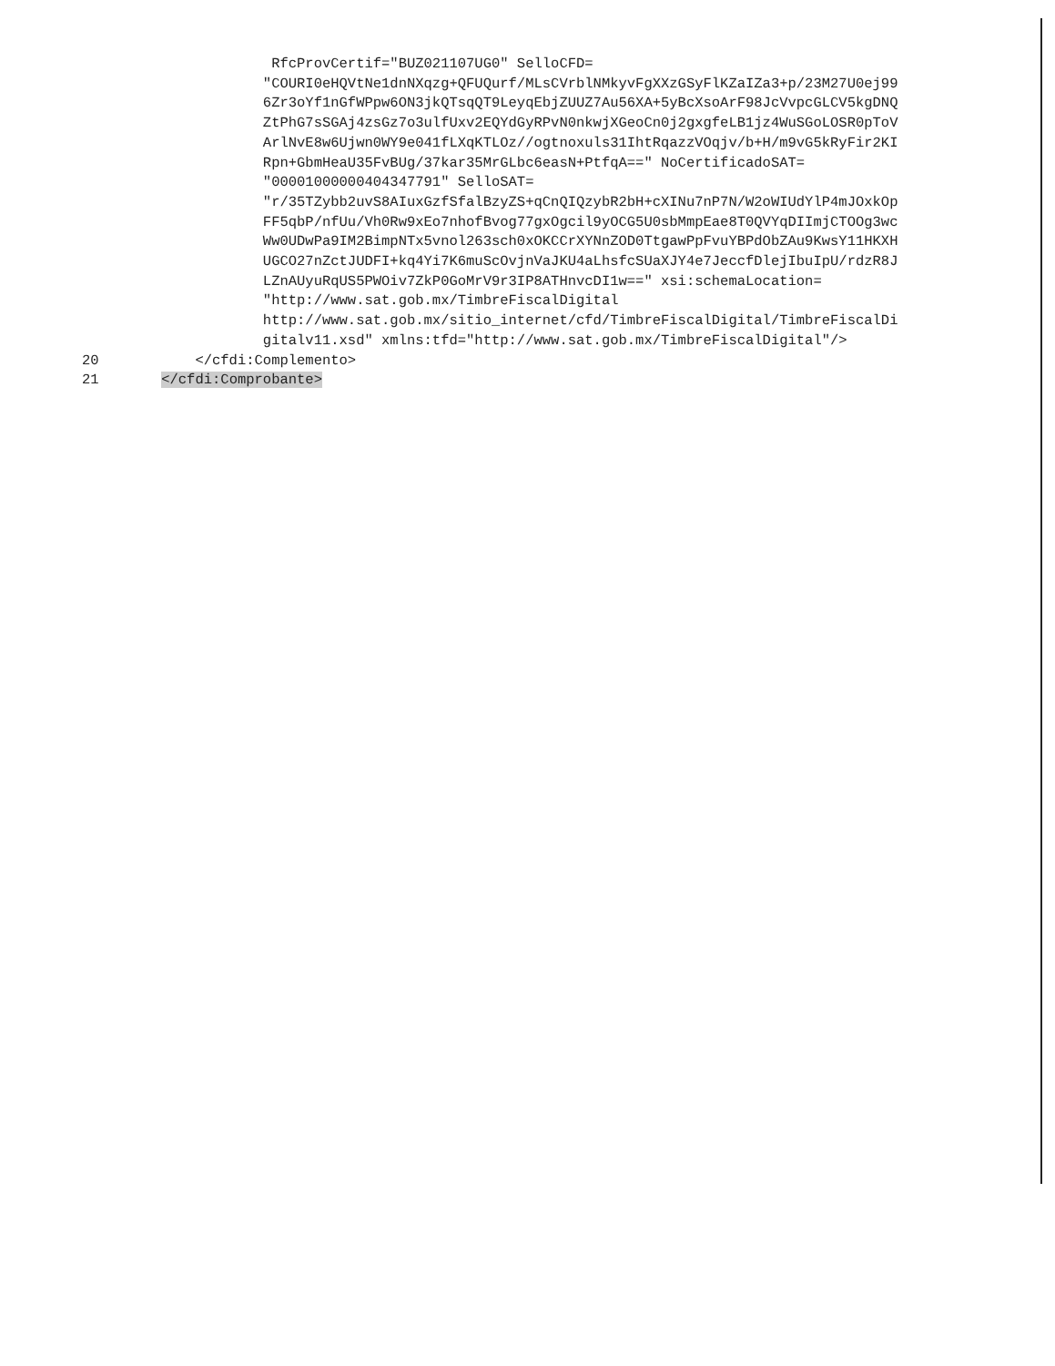RfcProvCertif="BUZ021107UG0" SelloCFD=
"COURI0eHQVtNe1dnNXqzg+QFUQurf/MLsCVrblNMkyvFgXXzGSyFlKZaIZa3+p/23M27U0ej99
6Zr3oYf1nGfWPpw6ON3jkQTsqQT9LeyqEbjZUUZ7Au56XA+5yBcXsoArF98JcVvpcGLCV5kgDNQ
ZtPhG7sSGAj4zsGz7o3ulfUxv2EQYdGyRPvN0nkwjXGeoCn0j2gxgfeLB1jz4WuSGoLOSR0pToV
ArlNvE8w6Ujwn0WY9e041fLXqKTLOz//ogtnoxuls31IhtRqazzVOqjv/b+H/m9vG5kRyFir2KI
Rpn+GbmHeaU35FvBUg/37kar35MrGLbc6easN+PtfqA==" NoCertificadoSAT=
"00001000000404347791" SelloSAT=
"r/35TZybb2uvS8AIuxGzfSfalBzyZS+qCnQIQzybR2bH+cXINu7nP7N/W2oWIUdYlP4mJOxkOp
FF5qbP/nfUu/Vh0Rw9xEo7nhofBvog77gxOgcil9yOCG5U0sbMmpEae8T0QVYqDIImjCTOOg3wc
Ww0UDwPa9IM2BimpNTx5vnol263sch0xOKCCrXYNnZOD0TtgawPpFvuYBPdObZAu9KwsY11HKXH
UGCO27nZctJUDFI+kq4Yi7K6muScOvjnVaJKU4aLhsfcSUaXJY4e7JeccfDlejIbuIpU/rdzR8J
LZnAUyuRqUS5PWOiv7ZkP0GoMrV9r3IP8ATHnvcDI1w==" xsi:schemaLocation=
"http://www.sat.gob.mx/TimbreFiscalDigital
http://www.sat.gob.mx/sitio_internet/cfd/TimbreFiscalDigital/TimbreFiscalDi
gitalv11.xsd" xmlns:tfd="http://www.sat.gob.mx/TimbreFiscalDigital"/>
20 </cfdi:Complemento>
21 </cfdi:Comprobante>